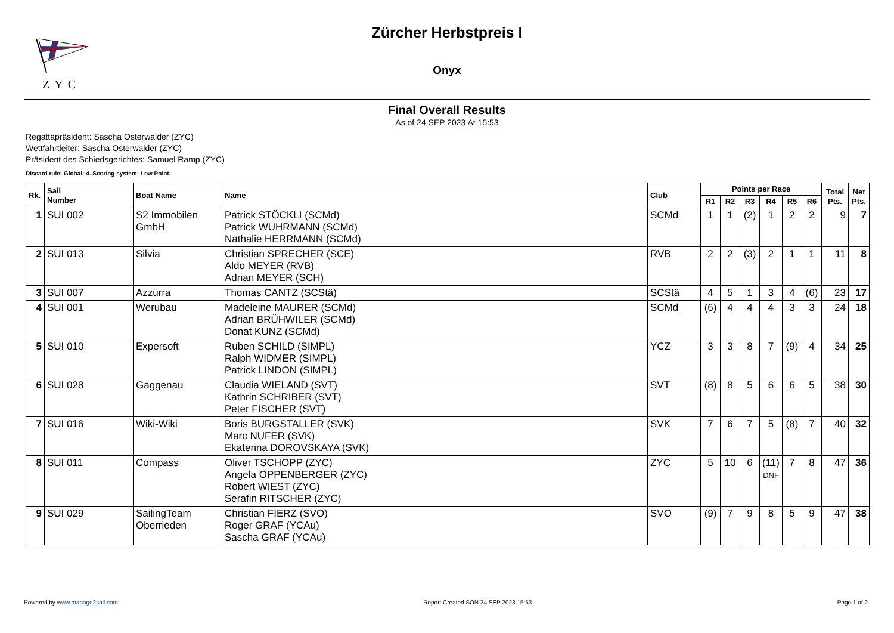ZYC
Zürcher Herbstpreis I
Onyx
Final Overall Results
As of 24 SEP 2023 At 15:53
Regattapräsident: Sascha Osterwalder (ZYC)
Wettfahrtleiter: Sascha Osterwalder (ZYC)
Präsident des Schiedsgerichtes: Samuel Ramp (ZYC)
Discard rule: Global: 4. Scoring system: Low Point.
| Rk. | Sail Number | Boat Name | Name | Club | Points per Race | | | | | | Total Pts. | Net Pts. |
| --- | --- | --- | --- | --- | --- | --- | --- | --- | --- | --- | --- | --- |
| | | | | | R1 | R2 | R3 | R4 | R5 | R6 | | |
| 1 | SUI 002 | S2 Immobilen GmbH | Patrick STÖCKLI (SCMd) Patrick WUHRMANN (SCMd) Nathalie HERRMANN (SCMd) | SCMd | 1 | 1 | (2) | 1 | 2 | 2 | 9 | 7 |
| 2 | SUI 013 | Silvia | Christian SPRECHER (SCE) Aldo MEYER (RVB) Adrian MEYER (SCH) | RVB | 2 | 2 | (3) | 2 | 1 | 1 | 11 | 8 |
| 3 | SUI 007 | Azzurra | Thomas CANTZ (SCStä) | SCStä | 4 | 5 | 1 | 3 | 4 | (6) | 23 | 17 |
| 4 | SUI 001 | Werubau | Madeleine MAURER (SCMd) Adrian BRÜHWILER (SCMd) Donat KUNZ (SCMd) | SCMd | (6) | 4 | 4 | 4 | 3 | 3 | 24 | 18 |
| 5 | SUI 010 | Expersoft | Ruben SCHILD (SIMPL) Ralph WIDMER (SIMPL) Patrick LINDON (SIMPL) | YCZ | 3 | 3 | 8 | 7 | (9) | 4 | 34 | 25 |
| 6 | SUI 028 | Gaggenau | Claudia WIELAND (SVT) Kathrin SCHRIBER (SVT) Peter FISCHER (SVT) | SVT | (8) | 8 | 5 | 6 | 6 | 5 | 38 | 30 |
| 7 | SUI 016 | Wiki-Wiki | Boris BURGSTALLER (SVK) Marc NUFER (SVK) Ekaterina DOROVSKAYA (SVK) | SVK | 7 | 6 | 7 | 5 | (8) | 7 | 40 | 32 |
| 8 | SUI 011 | Compass | Oliver TSCHOPP (ZYC) Angela OPPENBERGER (ZYC) Robert WIEST (ZYC) Serafin RITSCHER (ZYC) | ZYC | 5 | 10 | 6 | (11) DNF | 7 | 8 | 47 | 36 |
| 9 | SUI 029 | SailingTeam Oberrieden | Christian FIERZ (SVO) Roger GRAF (YCAu) Sascha GRAF (YCAu) | SVO | (9) | 7 | 9 | 8 | 5 | 9 | 47 | 38 |
Powered by www.manage2sail.com Report Created SON 24 SEP 2023 15:53 Page 1 of 2